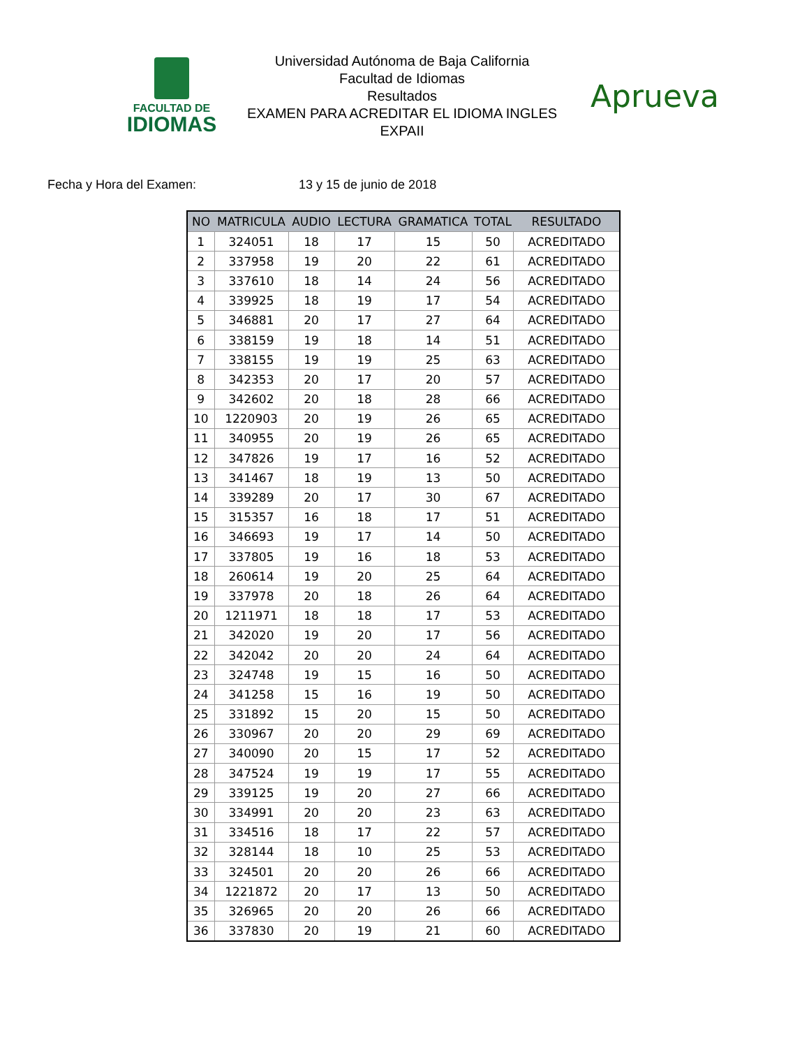FACULTAD DE
IDIOMAS
Universidad Autónoma de Baja California
Facultad de Idiomas
Resultados
EXAMEN PARA ACREDITAR EL IDIOMA INGLES
EXPAII
Aprueva
Fecha y Hora del Examen: 13 y 15 de junio de 2018
| NO | MATRICULA | AUDIO | LECTURA | GRAMATICA | TOTAL | RESULTADO |
| --- | --- | --- | --- | --- | --- | --- |
| 1 | 324051 | 18 | 17 | 15 | 50 | ACREDITADO |
| 2 | 337958 | 19 | 20 | 22 | 61 | ACREDITADO |
| 3 | 337610 | 18 | 14 | 24 | 56 | ACREDITADO |
| 4 | 339925 | 18 | 19 | 17 | 54 | ACREDITADO |
| 5 | 346881 | 20 | 17 | 27 | 64 | ACREDITADO |
| 6 | 338159 | 19 | 18 | 14 | 51 | ACREDITADO |
| 7 | 338155 | 19 | 19 | 25 | 63 | ACREDITADO |
| 8 | 342353 | 20 | 17 | 20 | 57 | ACREDITADO |
| 9 | 342602 | 20 | 18 | 28 | 66 | ACREDITADO |
| 10 | 1220903 | 20 | 19 | 26 | 65 | ACREDITADO |
| 11 | 340955 | 20 | 19 | 26 | 65 | ACREDITADO |
| 12 | 347826 | 19 | 17 | 16 | 52 | ACREDITADO |
| 13 | 341467 | 18 | 19 | 13 | 50 | ACREDITADO |
| 14 | 339289 | 20 | 17 | 30 | 67 | ACREDITADO |
| 15 | 315357 | 16 | 18 | 17 | 51 | ACREDITADO |
| 16 | 346693 | 19 | 17 | 14 | 50 | ACREDITADO |
| 17 | 337805 | 19 | 16 | 18 | 53 | ACREDITADO |
| 18 | 260614 | 19 | 20 | 25 | 64 | ACREDITADO |
| 19 | 337978 | 20 | 18 | 26 | 64 | ACREDITADO |
| 20 | 1211971 | 18 | 18 | 17 | 53 | ACREDITADO |
| 21 | 342020 | 19 | 20 | 17 | 56 | ACREDITADO |
| 22 | 342042 | 20 | 20 | 24 | 64 | ACREDITADO |
| 23 | 324748 | 19 | 15 | 16 | 50 | ACREDITADO |
| 24 | 341258 | 15 | 16 | 19 | 50 | ACREDITADO |
| 25 | 331892 | 15 | 20 | 15 | 50 | ACREDITADO |
| 26 | 330967 | 20 | 20 | 29 | 69 | ACREDITADO |
| 27 | 340090 | 20 | 15 | 17 | 52 | ACREDITADO |
| 28 | 347524 | 19 | 19 | 17 | 55 | ACREDITADO |
| 29 | 339125 | 19 | 20 | 27 | 66 | ACREDITADO |
| 30 | 334991 | 20 | 20 | 23 | 63 | ACREDITADO |
| 31 | 334516 | 18 | 17 | 22 | 57 | ACREDITADO |
| 32 | 328144 | 18 | 10 | 25 | 53 | ACREDITADO |
| 33 | 324501 | 20 | 20 | 26 | 66 | ACREDITADO |
| 34 | 1221872 | 20 | 17 | 13 | 50 | ACREDITADO |
| 35 | 326965 | 20 | 20 | 26 | 66 | ACREDITADO |
| 36 | 337830 | 20 | 19 | 21 | 60 | ACREDITADO |